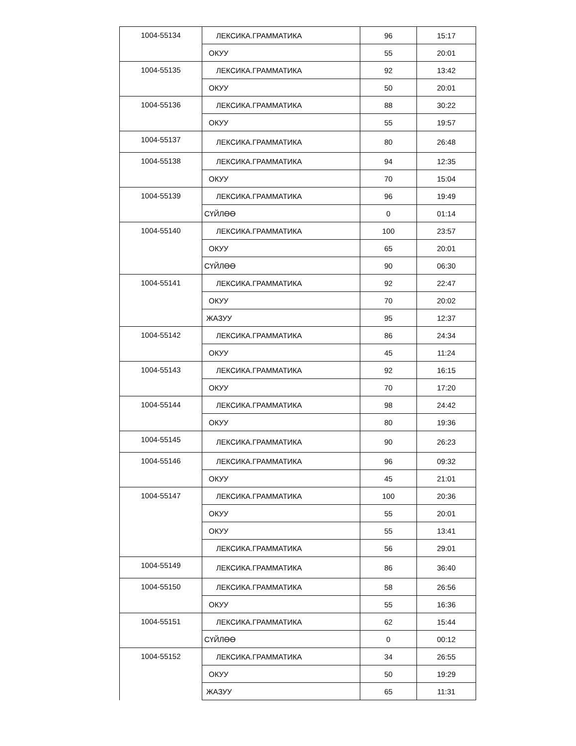| 1004-55134 | ЛЕКСИКА.ГРАММАТИКА | 96 | 15:17 |
| | ОКУУ | 55 | 20:01 |
| 1004-55135 | ЛЕКСИКА.ГРАММАТИКА | 92 | 13:42 |
| | ОКУУ | 50 | 20:01 |
| 1004-55136 | ЛЕКСИКА.ГРАММАТИКА | 88 | 30:22 |
| | ОКУУ | 55 | 19:57 |
| 1004-55137 | ЛЕКСИКА.ГРАММАТИКА | 80 | 26:48 |
| 1004-55138 | ЛЕКСИКА.ГРАММАТИКА | 94 | 12:35 |
| | ОКУУ | 70 | 15:04 |
| 1004-55139 | ЛЕКСИКА.ГРАММАТИКА | 96 | 19:49 |
| | СҮЙЛӨӨ | 0 | 01:14 |
| 1004-55140 | ЛЕКСИКА.ГРАММАТИКА | 100 | 23:57 |
| | ОКУУ | 65 | 20:01 |
| | СҮЙЛӨӨ | 90 | 06:30 |
| 1004-55141 | ЛЕКСИКА.ГРАММАТИКА | 92 | 22:47 |
| | ОКУУ | 70 | 20:02 |
| | ЖАЗУУ | 95 | 12:37 |
| 1004-55142 | ЛЕКСИКА.ГРАММАТИКА | 86 | 24:34 |
| | ОКУУ | 45 | 11:24 |
| 1004-55143 | ЛЕКСИКА.ГРАММАТИКА | 92 | 16:15 |
| | ОКУУ | 70 | 17:20 |
| 1004-55144 | ЛЕКСИКА.ГРАММАТИКА | 98 | 24:42 |
| | ОКУУ | 80 | 19:36 |
| 1004-55145 | ЛЕКСИКА.ГРАММАТИКА | 90 | 26:23 |
| 1004-55146 | ЛЕКСИКА.ГРАММАТИКА | 96 | 09:32 |
| | ОКУУ | 45 | 21:01 |
| 1004-55147 | ЛЕКСИКА.ГРАММАТИКА | 100 | 20:36 |
| | ОКУУ | 55 | 20:01 |
| | ОКУУ | 55 | 13:41 |
| | ЛЕКСИКА.ГРАММАТИКА | 56 | 29:01 |
| 1004-55149 | ЛЕКСИКА.ГРАММАТИКА | 86 | 36:40 |
| 1004-55150 | ЛЕКСИКА.ГРАММАТИКА | 58 | 26:56 |
| | ОКУУ | 55 | 16:36 |
| 1004-55151 | ЛЕКСИКА.ГРАММАТИКА | 62 | 15:44 |
| | СҮЙЛӨӨ | 0 | 00:12 |
| 1004-55152 | ЛЕКСИКА.ГРАММАТИКА | 34 | 26:55 |
| | ОКУУ | 50 | 19:29 |
| | ЖАЗУУ | 65 | 11:31 |